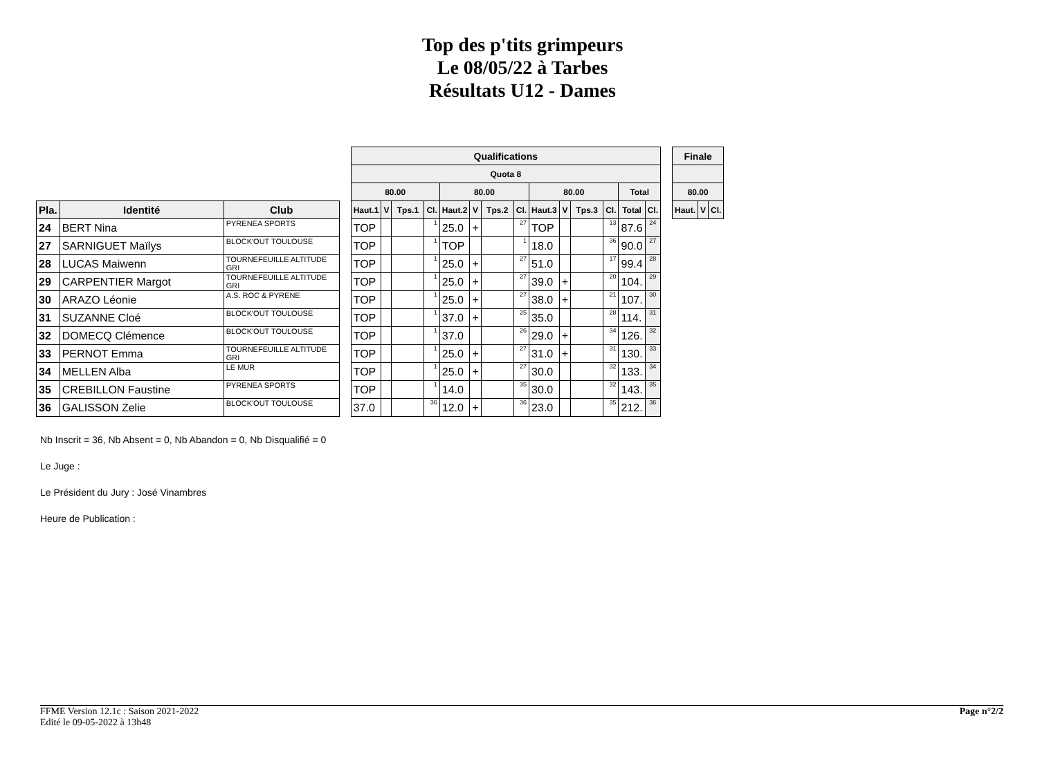Top des p'tits grimpeurs
Le 08/05/22 à Tarbes
Résultats U12 - Dames
| | | | | Qualifications | | | | | | | | | | | | | | | Finale | | |
| | | | | Quota 8 | | | | | | | | | | | | | | | | | |
| | | | | 80.00 | | | | 80.00 | | | | 80.00 | | | | Total | | | 80.00 | | |
| Pla. | Identité | Club | | Haut.1 | V | Tps.1 | Cl. | Haut.2 | V | Tps.2 | Cl. | Haut.3 | V | Tps.3 | Cl. | Total | Cl. | | Haut. | V | Cl. |
| 24 | BERT Nina | PYRENEA SPORTS | | TOP | | | 1 | 25.0 | + | | 27 | TOP | | | 13 | 87.6 | 24 | | | | |
| 27 | SARNIGUET Maïlys | BLOCK'OUT TOULOUSE | | TOP | | | 1 | TOP | | | 1 | 18.0 | | | 36 | 90.0 | 27 | | | | |
| 28 | LUCAS Maiwenn | TOURNEFEUILLE ALTITUDE GRI | | TOP | | | 1 | 25.0 | + | | 27 | 51.0 | | | 17 | 99.4 | 28 | | | | |
| 29 | CARPENTIER Margot | TOURNEFEUILLE ALTITUDE GRI | | TOP | | | 1 | 25.0 | + | | 27 | 39.0 | + | | 20 | 104. | 29 | | | | |
| 30 | ARAZO Léonie | A.S. ROC & PYRENE | | TOP | | | 1 | 25.0 | + | | 27 | 38.0 | + | | 21 | 107. | 30 | | | | |
| 31 | SUZANNE Cloé | BLOCK'OUT TOULOUSE | | TOP | | | 1 | 37.0 | + | | 25 | 35.0 | | | 28 | 114. | 31 | | | | |
| 32 | DOMECQ Clémence | BLOCK'OUT TOULOUSE | | TOP | | | 1 | 37.0 | | | 26 | 29.0 | + | | 34 | 126. | 32 | | | | |
| 33 | PERNOT Emma | TOURNEFEUILLE ALTITUDE GRI | | TOP | | | 1 | 25.0 | + | | 27 | 31.0 | + | | 31 | 130. | 33 | | | | |
| 34 | MELLEN Alba | LE MUR | | TOP | | | 1 | 25.0 | + | | 27 | 30.0 | | | 32 | 133. | 34 | | | | |
| 35 | CREBILLON Faustine | PYRENEA SPORTS | | TOP | | | 1 | 14.0 | | | 35 | 30.0 | | | 32 | 143. | 35 | | | | |
| 36 | GALISSON Zelie | BLOCK'OUT TOULOUSE | | 37.0 | | | 36 | 12.0 | + | | 36 | 23.0 | | | 35 | 212. | 36 | | | | |
Nb Inscrit = 36, Nb Absent = 0, Nb Abandon = 0, Nb Disqualifié = 0
Le Juge :
Le Président du Jury : José Vinambres
Heure de Publication :
FFME Version 12.1c : Saison 2021-2022
Edité le 09-05-2022 à 13h48
Page n°2/2